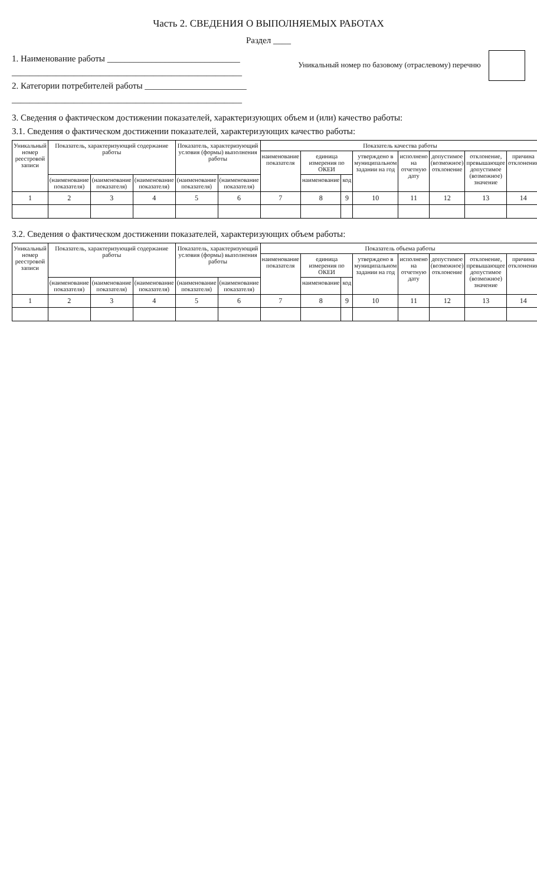Часть 2. СВЕДЕНИЯ О ВЫПОЛНЯЕМЫХ РАБОТАХ
Раздел ____
1. Наименование работы ______________________________
____________________________________________________
2. Категории потребителей работы _______________________
____________________________________________________
Уникальный номер по базовому (отраслевому) перечню
3. Сведения о фактическом достижении показателей, характеризующих объем и (или) качество работы:
3.1. Сведения о фактическом достижении показателей, характеризующих качество работы:
| Уникальный номер реестровой записи | Показатель, характеризующий содержание работы | | | Показатель, характеризующий условия (формы) выполнения работы | | Показатель качества работы | | | | | | | |
| --- | --- | --- | --- | --- | --- | --- | --- | --- | --- | --- | --- | --- | --- |
| | | | | | | наименование показателя | единица измерения по ОКЕИ | | утверждено в муниципальном задании на год | исполнено на отчетную дату | допустимое (возможное) отклонение | отклонение, превышающее допустимое (возможное) значение | причина отклонения |
| | (наименование показателя) | (наименование показателя) | (наименование показателя) | (наименование показателя) | (наименование показателя) | | наименование | код | | | | | |
| 1 | 2 | 3 | 4 | 5 | 6 | 7 | 8 | 9 | 10 | 11 | 12 | 13 | 14 |
3.2. Сведения о фактическом достижении показателей, характеризующих объем работы:
| Уникальный номер реестровой записи | Показатель, характеризующий содержание работы | | | Показатель, характеризующий условия (формы) выполнения работы | | Показатель объема работы | | | | | | | |
| --- | --- | --- | --- | --- | --- | --- | --- | --- | --- | --- | --- | --- | --- |
| | | | | | | наименование показателя | единица измерения по ОКЕИ | | утверждено в муниципальном задании на год | исполнено на отчетную дату | допустимое (возможное) отклонение | отклонение, превышающее допустимое (возможное) значение | причина отклонения |
| | (наименование показателя) | (наименование показателя) | (наименование показателя) | (наименование показателя) | (наименование показателя) | | наименование | код | | | | | |
| 1 | 2 | 3 | 4 | 5 | 6 | 7 | 8 | 9 | 10 | 11 | 12 | 13 | 14 |